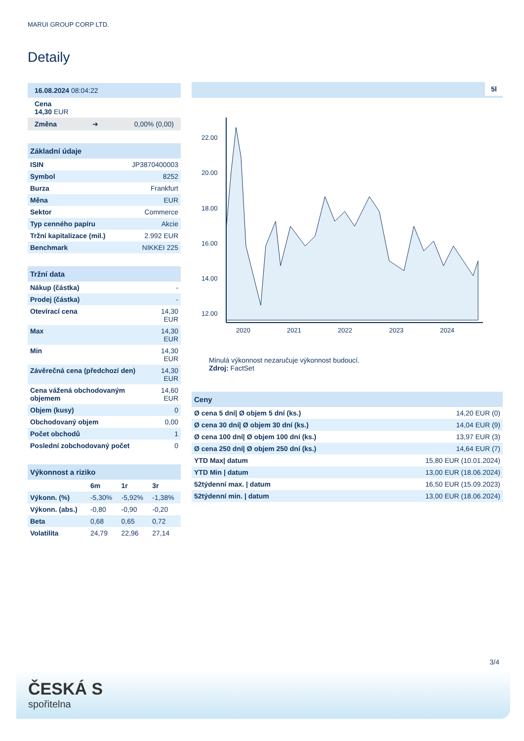MARUI GROUP CORP LTD.
Detaily
16.08.2024 08:04:22
Cena
14,30 EUR
Změna ➜ 0,00% (0,00)
| Základní údaje | |
| --- | --- |
| ISIN | JP3870400003 |
| Symbol | 8252 |
| Burza | Frankfurt |
| Měna | EUR |
| Sektor | Commerce |
| Typ cenného papíru | Akcie |
| Tržní kapitalizace (mil.) | 2.992 EUR |
| Benchmark | NIKKEI 225 |
| Tržní data | |
| --- | --- |
| Nákup (částka) | - |
| Prodej (částka) | - |
| Otevírací cena | 14,30 EUR |
| Max | 14,30 EUR |
| Min | 14,30 EUR |
| Závěrečná cena (předchozí den) | 14,30 EUR |
| Cena vážená obchodovaným objemem | 14,60 EUR |
| Objem (kusy) | 0 |
| Obchodovaný objem | 0,00 |
| Počet obchodů | 1 |
| Poslední zobchodovaný počet | 0 |
| Výkonnost a riziko | | | |
| --- | --- | --- | --- |
| | 6m | 1r | 3r |
| Výkonn. (%) | -5,30% | -5,92% | -1,38% |
| Výkonn. (abs.) | -0,80 | -0,90 | -0,20 |
| Beta | 0,68 | 0,65 | 0,72 |
| Volatilita | 24,79 | 22,96 | 27,14 |
5l
22.00
20.00
18.00
16.00
14.00
12.00
2020
2021
2022
2023
2024
Minulá výkonnost nezaručuje výkonnost budoucí.
Zdroj: FactSet
| Ceny | |
| --- | --- |
| Ø cena 5 dní/ Ø objem 5 dní (ks.) | 14,20 EUR (0) |
| Ø cena 30 dní/ Ø objem 30 dní (ks.) | 14,04 EUR (9) |
| Ø cena 100 dní/ Ø objem 100 dní (ks.) | 13,97 EUR (3) |
| Ø cena 250 dní/ Ø objem 250 dní (ks.) | 14,64 EUR (7) |
| YTD Max/ datum | 15,80 EUR (10.01.2024) |
| YTD Min / datum | 13,00 EUR (18.06.2024) |
| 52týdenní max. / datum | 16,50 EUR (15.09.2023) |
| 52týdenní min. / datum | 13,00 EUR (18.06.2024) |
3/4
ČESKÁ S
spořitelna